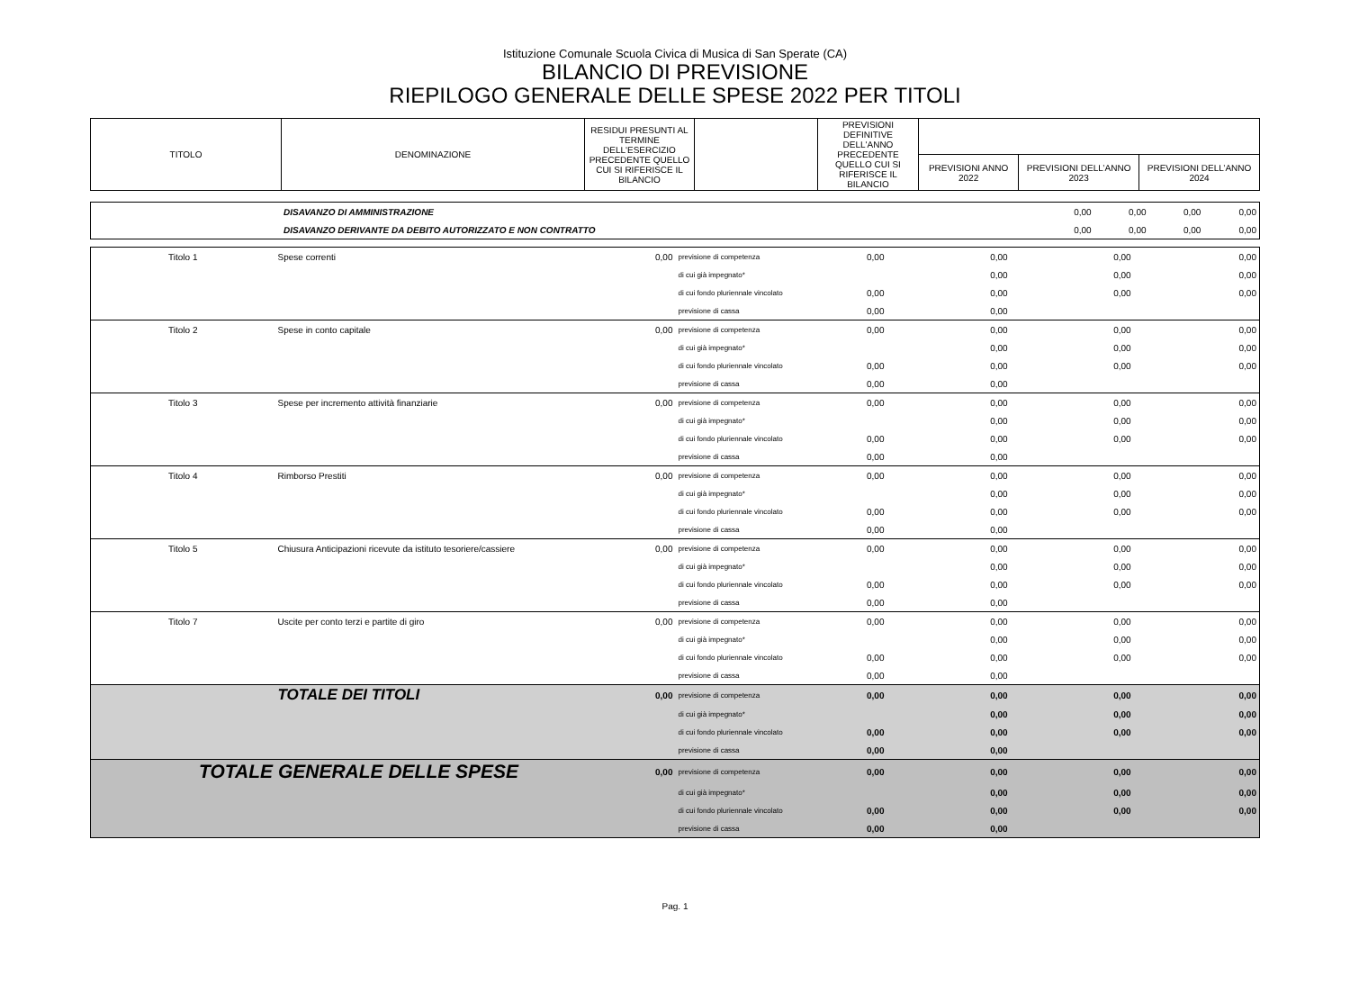Istituzione Comunale Scuola Civica di Musica di San Sperate (CA)
BILANCIO DI PREVISIONE
RIEPILOGO GENERALE DELLE SPESE 2022 PER TITOLI
| TITOLO | DENOMINAZIONE | RESIDUI PRESUNTI AL TERMINE DELL'ESERCIZIO PRECEDENTE QUELLO CUI SI RIFERISCE IL BILANCIO | | PREVISIONI DEFINITIVE DELL'ANNO PRECEDENTE QUELLO CUI SI RIFERISCE IL BILANCIO | | | |
| | | | | | PREVISIONI ANNO 2022 | PREVISIONI DELL’ANNO 2023 | PREVISIONI DELL’ANNO 2024 |
| | DISAVANZO DI AMMINISTRAZIONE | 0,00 | 0,00 | 0,00 | 0,00 |
| | DISAVANZO DERIVANTE DA DEBITO AUTORIZZATO E NON CONTRATTO | 0,00 | 0,00 | 0,00 | 0,00 |
| Titolo 1 | Spese correnti | 0,00 | previsione di competenza | 0,00 | 0,00 | 0,00 | 0,00 |
| | | | di cui già impegnato* | | 0,00 | 0,00 | 0,00 |
| | | | di cui fondo pluriennale vincolato | 0,00 | 0,00 | 0,00 | 0,00 |
| | | | previsione di cassa | 0,00 | 0,00 | | |
| Titolo 2 | Spese in conto capitale | 0,00 | previsione di competenza | 0,00 | 0,00 | 0,00 | 0,00 |
| | | | di cui già impegnato* | | 0,00 | 0,00 | 0,00 |
| | | | di cui fondo pluriennale vincolato | 0,00 | 0,00 | 0,00 | 0,00 |
| | | | previsione di cassa | 0,00 | 0,00 | | |
| Titolo 3 | Spese per incremento attività finanziarie | 0,00 | previsione di competenza | 0,00 | 0,00 | 0,00 | 0,00 |
| | | | di cui già impegnato* | | 0,00 | 0,00 | 0,00 |
| | | | di cui fondo pluriennale vincolato | 0,00 | 0,00 | 0,00 | 0,00 |
| | | | previsione di cassa | 0,00 | 0,00 | | |
| Titolo 4 | Rimborso Prestiti | 0,00 | previsione di competenza | 0,00 | 0,00 | 0,00 | 0,00 |
| | | | di cui già impegnato* | | 0,00 | 0,00 | 0,00 |
| | | | di cui fondo pluriennale vincolato | 0,00 | 0,00 | 0,00 | 0,00 |
| | | | previsione di cassa | 0,00 | 0,00 | | |
| Titolo 5 | Chiusura Anticipazioni ricevute da istituto tesoriere/cassiere | 0,00 | previsione di competenza | 0,00 | 0,00 | 0,00 | 0,00 |
| | | | di cui già impegnato* | | 0,00 | 0,00 | 0,00 |
| | | | di cui fondo pluriennale vincolato | 0,00 | 0,00 | 0,00 | 0,00 |
| | | | previsione di cassa | 0,00 | 0,00 | | |
| Titolo 7 | Uscite per conto terzi e partite di giro | 0,00 | previsione di competenza | 0,00 | 0,00 | 0,00 | 0,00 |
| | | | di cui già impegnato* | | 0,00 | 0,00 | 0,00 |
| | | | di cui fondo pluriennale vincolato | 0,00 | 0,00 | 0,00 | 0,00 |
| | | | previsione di cassa | 0,00 | 0,00 | | |
| | TOTALE DEI TITOLI | 0,00 | previsione di competenza | 0,00 | 0,00 | 0,00 | 0,00 |
| | | | di cui già impegnato* | | 0,00 | 0,00 | 0,00 |
| | | | di cui fondo pluriennale vincolato | 0,00 | 0,00 | 0,00 | 0,00 |
| | | | previsione di cassa | 0,00 | 0,00 | | |
| TOTALE GENERALE DELLE SPESE | | 0,00 | previsione di competenza | 0,00 | 0,00 | 0,00 | 0,00 |
| | | | di cui già impegnato* | | 0,00 | 0,00 | 0,00 |
| | | | di cui fondo pluriennale vincolato | 0,00 | 0,00 | 0,00 | 0,00 |
| | | | previsione di cassa | 0,00 | 0,00 | | |
Pag. 1